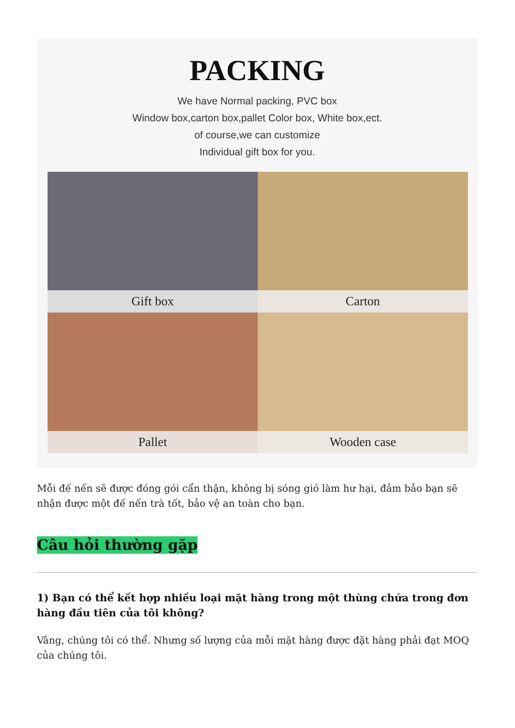PACKING
We have Normal packing, PVC box
Window box,carton box,pallet Color box, White box,ect.
of course,we can customize
Individual gift box for you.
Gift box
Carton
Pallet
Wooden case
Mỗi đế nến sẽ được đóng gói cẩn thận, không bị sóng gió làm hư hại, đảm bảo bạn sẽ nhận được một đế nến trà tốt, bảo vệ an toàn cho bạn.
Câu hỏi thường gặp
1) Bạn có thể kết hợp nhiều loại mặt hàng trong một thùng chứa trong đơn hàng đầu tiên của tôi không?
Vâng, chúng tôi có thể. Nhưng số lượng của mỗi mặt hàng được đặt hàng phải đạt MOQ của chúng tôi.